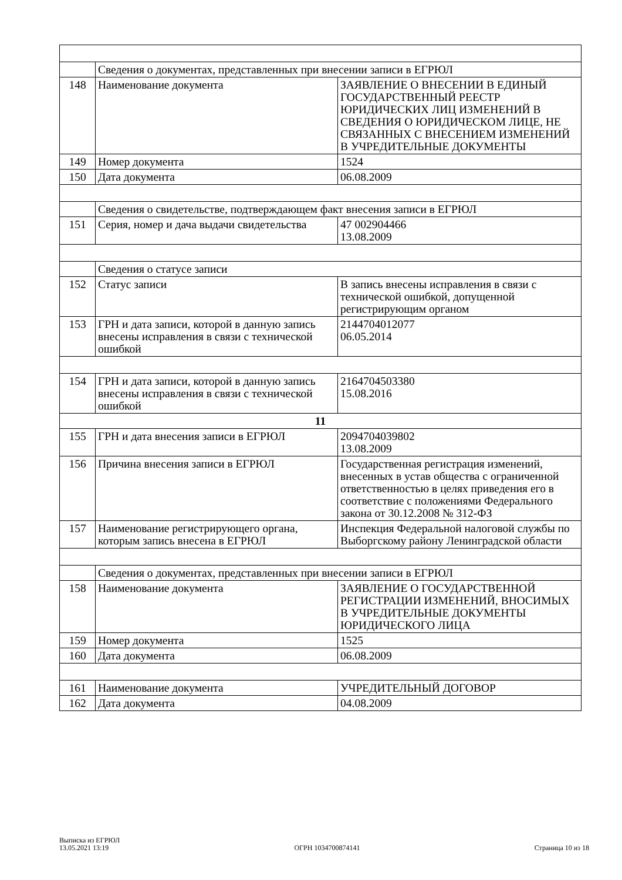| | Сведения о документах, представленных при внесении записи в ЕГРЮЛ | |
| 148 | Наименование документа | ЗАЯВЛЕНИЕ О ВНЕСЕНИИ В ЕДИНЫЙ ГОСУДАРСТВЕННЫЙ РЕЕСТР ЮРИДИЧЕСКИХ ЛИЦ ИЗМЕНЕНИЙ В СВЕДЕНИЯ О ЮРИДИЧЕСКОМ ЛИЦЕ, НЕ СВЯЗАННЫХ С ВНЕСЕНИЕМ ИЗМЕНЕНИЙ В УЧРЕДИТЕЛЬНЫЕ ДОКУМЕНТЫ |
| 149 | Номер документа | 1524 |
| 150 | Дата документа | 06.08.2009 |
| | Сведения о свидетельстве, подтверждающем факт внесения записи в ЕГРЮЛ | |
| 151 | Серия, номер и дача выдачи свидетельства | 47 002904466 13.08.2009 |
| | Сведения о статусе записи | |
| 152 | Статус записи | В запись внесены исправления в связи с технической ошибкой, допущенной регистрирующим органом |
| 153 | ГРН и дата записи, которой в данную запись внесены исправления в связи с технической ошибкой | 2144704012077 06.05.2014 |
| 154 | ГРН и дата записи, которой в данную запись внесены исправления в связи с технической ошибкой | 2164704503380 15.08.2016 |
| 11 | | |
| 155 | ГРН и дата внесения записи в ЕГРЮЛ | 2094704039802 13.08.2009 |
| 156 | Причина внесения записи в ЕГРЮЛ | Государственная регистрация изменений, внесенных в устав общества с ограниченной ответственностью в целях приведения его в соответствие с положениями Федерального закона от 30.12.2008 № 312-ФЗ |
| 157 | Наименование регистрирующего органа, которым запись внесена в ЕГРЮЛ | Инспекция Федеральной налоговой службы по Выборгскому району Ленинградской области |
| | Сведения о документах, представленных при внесении записи в ЕГРЮЛ | |
| 158 | Наименование документа | ЗАЯВЛЕНИЕ О ГОСУДАРСТВЕННОЙ РЕГИСТРАЦИИ ИЗМЕНЕНИЙ, ВНОСИМЫХ В УЧРЕДИТЕЛЬНЫЕ ДОКУМЕНТЫ ЮРИДИЧЕСКОГО ЛИЦА |
| 159 | Номер документа | 1525 |
| 160 | Дата документа | 06.08.2009 |
| 161 | Наименование документа | УЧРЕДИТЕЛЬНЫЙ ДОГОВОР |
| 162 | Дата документа | 04.08.2009 |
Выписка из ЕГРЮЛ
13.05.2021 13:19
ОГРН 1034700874141
Страница 10 из 18